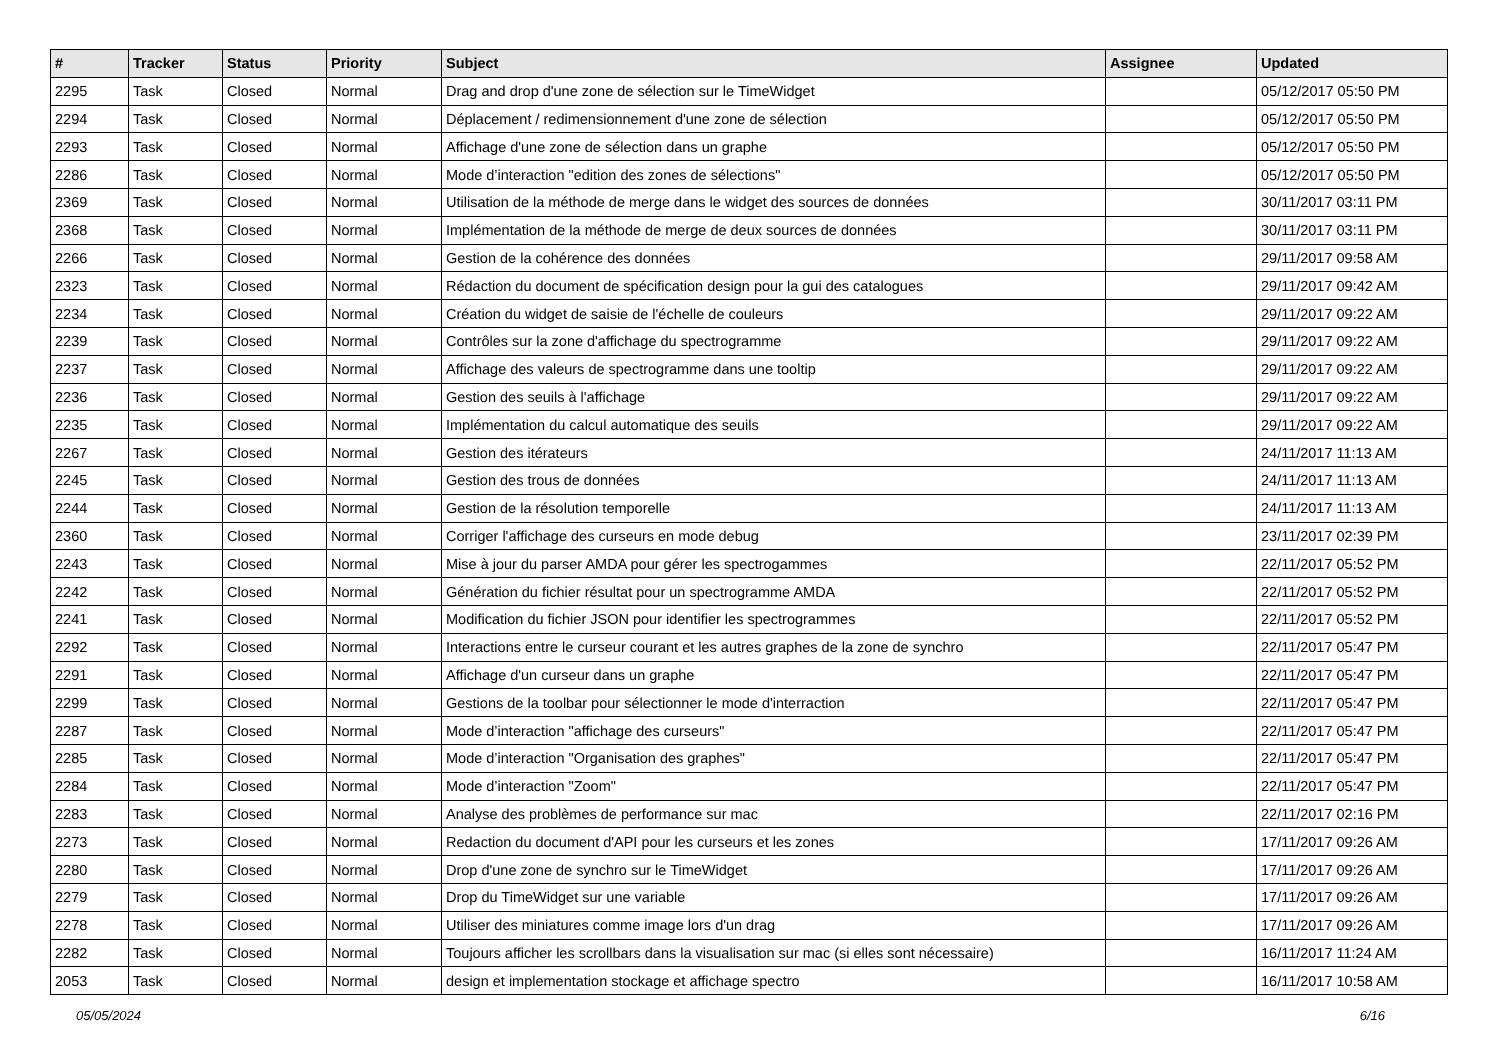| # | Tracker | Status | Priority | Subject | Assignee | Updated |
| --- | --- | --- | --- | --- | --- | --- |
| 2295 | Task | Closed | Normal | Drag and drop d'une zone de sélection sur le TimeWidget | | 05/12/2017 05:50 PM |
| 2294 | Task | Closed | Normal | Déplacement / redimensionnement d'une zone de sélection | | 05/12/2017 05:50 PM |
| 2293 | Task | Closed | Normal | Affichage d'une zone de sélection dans un graphe | | 05/12/2017 05:50 PM |
| 2286 | Task | Closed | Normal | Mode d’interaction "edition des zones de sélections" | | 05/12/2017 05:50 PM |
| 2369 | Task | Closed | Normal | Utilisation de la méthode de merge dans le widget des sources de données | | 30/11/2017 03:11 PM |
| 2368 | Task | Closed | Normal | Implémentation de la méthode de merge de deux sources de données | | 30/11/2017 03:11 PM |
| 2266 | Task | Closed | Normal | Gestion de la cohérence des données | | 29/11/2017 09:58 AM |
| 2323 | Task | Closed | Normal | Rédaction du document de spécification design pour la gui des catalogues | | 29/11/2017 09:42 AM |
| 2234 | Task | Closed | Normal | Création du widget de saisie de l'échelle de couleurs | | 29/11/2017 09:22 AM |
| 2239 | Task | Closed | Normal | Contrôles sur la zone d'affichage du spectrogramme | | 29/11/2017 09:22 AM |
| 2237 | Task | Closed | Normal | Affichage des valeurs de spectrogramme dans une tooltip | | 29/11/2017 09:22 AM |
| 2236 | Task | Closed | Normal | Gestion des seuils à l'affichage | | 29/11/2017 09:22 AM |
| 2235 | Task | Closed | Normal | Implémentation du calcul automatique des seuils | | 29/11/2017 09:22 AM |
| 2267 | Task | Closed | Normal | Gestion des itérateurs | | 24/11/2017 11:13 AM |
| 2245 | Task | Closed | Normal | Gestion des trous de données | | 24/11/2017 11:13 AM |
| 2244 | Task | Closed | Normal | Gestion de la résolution temporelle | | 24/11/2017 11:13 AM |
| 2360 | Task | Closed | Normal | Corriger l'affichage des curseurs en mode debug | | 23/11/2017 02:39 PM |
| 2243 | Task | Closed | Normal | Mise à jour du parser AMDA pour gérer les spectrogammes | | 22/11/2017 05:52 PM |
| 2242 | Task | Closed | Normal | Génération du fichier résultat pour un spectrogramme AMDA | | 22/11/2017 05:52 PM |
| 2241 | Task | Closed | Normal | Modification du fichier JSON pour identifier les spectrogrammes | | 22/11/2017 05:52 PM |
| 2292 | Task | Closed | Normal | Interactions entre le curseur courant et les autres graphes de la zone de synchro | | 22/11/2017 05:47 PM |
| 2291 | Task | Closed | Normal | Affichage d'un curseur dans un graphe | | 22/11/2017 05:47 PM |
| 2299 | Task | Closed | Normal | Gestions de la toolbar pour sélectionner le mode d'interraction | | 22/11/2017 05:47 PM |
| 2287 | Task | Closed | Normal | Mode d’interaction "affichage des curseurs" | | 22/11/2017 05:47 PM |
| 2285 | Task | Closed | Normal | Mode d’interaction "Organisation des graphes" | | 22/11/2017 05:47 PM |
| 2284 | Task | Closed | Normal | Mode d’interaction "Zoom" | | 22/11/2017 05:47 PM |
| 2283 | Task | Closed | Normal | Analyse des problèmes de performance sur mac | | 22/11/2017 02:16 PM |
| 2273 | Task | Closed | Normal | Redaction du document d'API pour les curseurs et les zones | | 17/11/2017 09:26 AM |
| 2280 | Task | Closed | Normal | Drop d'une zone de synchro sur le TimeWidget | | 17/11/2017 09:26 AM |
| 2279 | Task | Closed | Normal | Drop du TimeWidget sur une variable | | 17/11/2017 09:26 AM |
| 2278 | Task | Closed | Normal | Utiliser des miniatures comme image lors d'un drag | | 17/11/2017 09:26 AM |
| 2282 | Task | Closed | Normal | Toujours afficher les scrollbars dans la visualisation sur mac (si elles sont nécessaire) | | 16/11/2017 11:24 AM |
| 2053 | Task | Closed | Normal | design et implementation stockage et affichage spectro | | 16/11/2017 10:58 AM |
05/05/2024 6/16